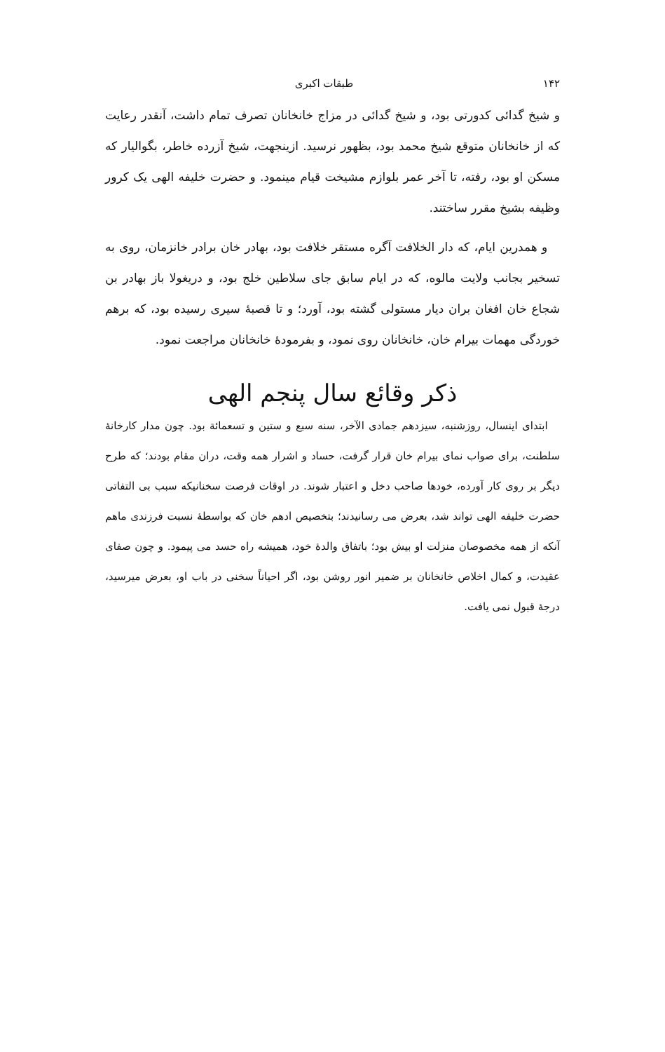١۴٢ طبقات اکبری
و شیخ گدائی کدورتی بود، و شیخ گدائی در مزاج خانخانان تصرف تمام داشت، آنقدر رعایت که از خانخانان متوقع شیخ محمد بود، بظهور نرسید. ازینجهت، شیخ آزرده خاطر، بگوالیار که مسکن او بود، رفته، تا آخر عمر بلوازم مشیخت قیام مینمود. و حضرت خلیفه الهی یک کرور وظیفه بشیخ مقرر ساختند.
و همدرین ایام، که دار الخلافت آگره مستقر خلافت بود، بهادر خان برادر خانزمان، روی به تسخیر بجانب ولایت مالوه، که در ایام سابق جای سلاطین خلج بود، و دریغولا باز بهادر بن شجاع خان افغان بران دیار مستولی گشته بود، آورد؛ و تا قصبهٔ سیری رسیده بود، که برهم خوردگی مهمات بیرام خان، خانخانان روی نمود، و بفرمودهٔ خانخانان مراجعت نمود.
ذکر وقائع سال پنجم الهی
ابتدای اینسال، روزشنبه، سیزدهم جمادی الآخر، سنه سبع و ستین و تسعمائة بود. چون مدار کارخانهٔ سلطنت، برای صواب نمای بیرام خان قرار گرفت، حساد و اشرار همه وقت، دران مقام بودند؛ که طرح دیگر بر روی کار آورده، خودها صاحب دخل و اعتبار شوند. در اوقات فرصت سخنانیکه سبب بی التفاتی حضرت خلیفه الهی تواند شد، بعرض می رسانیدند؛ بتخصیص ادهم خان که بواسطهٔ نسبت فرزندی ماهم آنکه از همه مخصوصان منزلت او بیش بود؛ باتفاق والدهٔ خود، همیشه راه حسد می پیمود. و چون صفای عقیدت، و کمال اخلاص خانخانان بر ضمیر انور روشن بود، اگر احیاناً سخنی در باب او، بعرض میرسید، درجهٔ قبول نمی یافت.